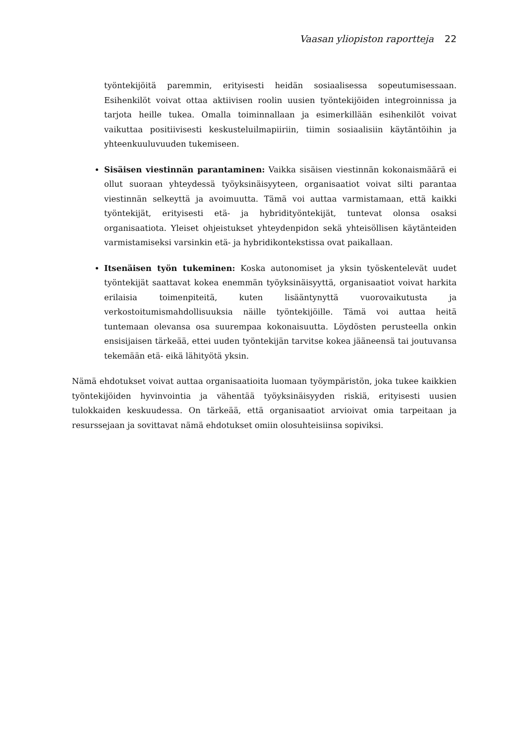Vaasan yliopiston raportteja 22
työntekijöitä paremmin, erityisesti heidän sosiaalisessa sopeutumisessaan. Esihenkilöt voivat ottaa aktiivisen roolin uusien työntekijöiden integroinnissa ja tarjota heille tukea. Omalla toiminnallaan ja esimerkillään esihenkilöt voivat vaikuttaa positiivisesti keskusteluilmapiiriin, tiimin sosiaalisiin käytäntöihin ja yhteenkuuluvuuden tukemiseen.
Sisäisen viestinnän parantaminen: Vaikka sisäisen viestinnän kokonaismäärä ei ollut suoraan yhteydessä työyksinäisyyteen, organisaatiot voivat silti parantaa viestinnän selkeyttä ja avoimuutta. Tämä voi auttaa varmistamaan, että kaikki työntekijät, erityisesti etä- ja hybridityöntekijät, tuntevat olonsa osaksi organisaatiota. Yleiset ohjeistukset yhteydenpidon sekä yhteisöllisen käytänteiden varmistamiseksi varsinkin etä- ja hybridikontekstissa ovat paikallaan.
Itsenäisen työn tukeminen: Koska autonomiset ja yksin työskentelevät uudet työntekijät saattavat kokea enemmän työyksinäisyyttä, organisaatiot voivat harkita erilaisia toimenpiteitä, kuten lisääntynyttä vuorovaikutusta ja verkostoitumismahdollisuuksia näille työntekijöille. Tämä voi auttaa heitä tuntemaan olevansa osa suurempaa kokonaisuutta. Löydösten perusteella onkin ensisijaisen tärkeää, ettei uuden työntekijän tarvitse kokea jääneensä tai joutuvansa tekemään etä- eikä lähityötä yksin.
Nämä ehdotukset voivat auttaa organisaatioita luomaan työympäristön, joka tukee kaikkien työntekijöiden hyvinvointia ja vähentää työyksinäisyyden riskiä, erityisesti uusien tulokkaiden keskuudessa. On tärkeää, että organisaatiot arvioivat omia tarpeitaan ja resurssejaan ja sovittavat nämä ehdotukset omiin olosuhteisiinsa sopiviksi.